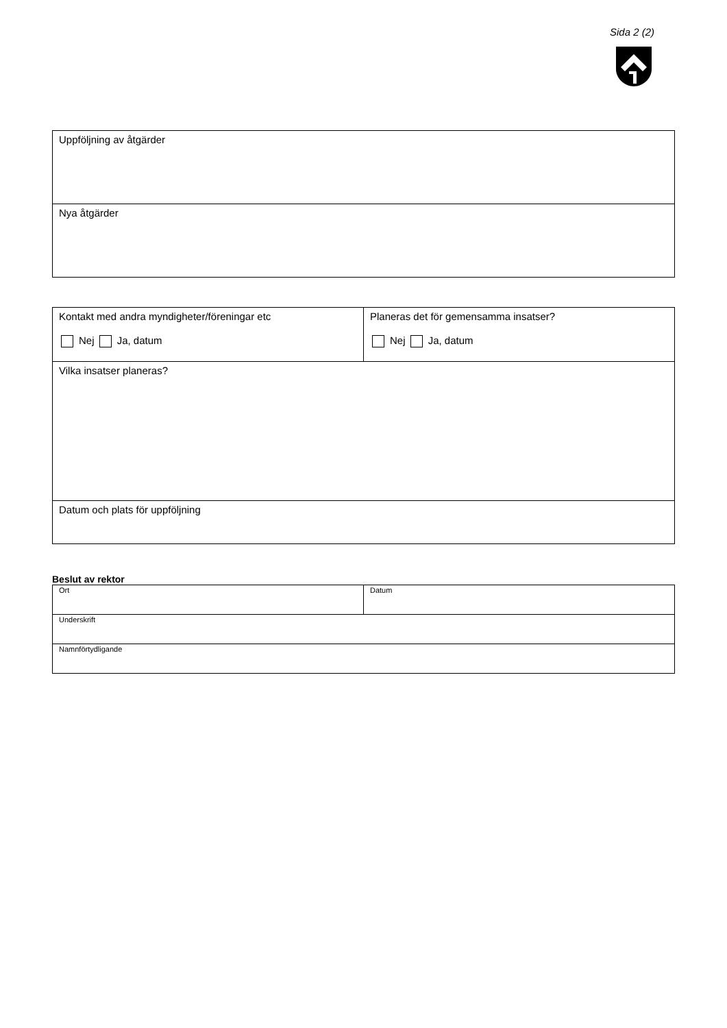Sida 2 (2)
| Uppföljning av åtgärder |
| Nya åtgärder |
| Kontakt med andra myndigheter/föreningar etc Nej Ja, datum | Planeras det för gemensamma insatser? Nej Ja, datum |
| Vilka insatser planeras? | |
| Datum och plats för uppföljning | |
Beslut av rektor
| Ort | Datum |
| Underskrift | |
| Namnförtydligande | |